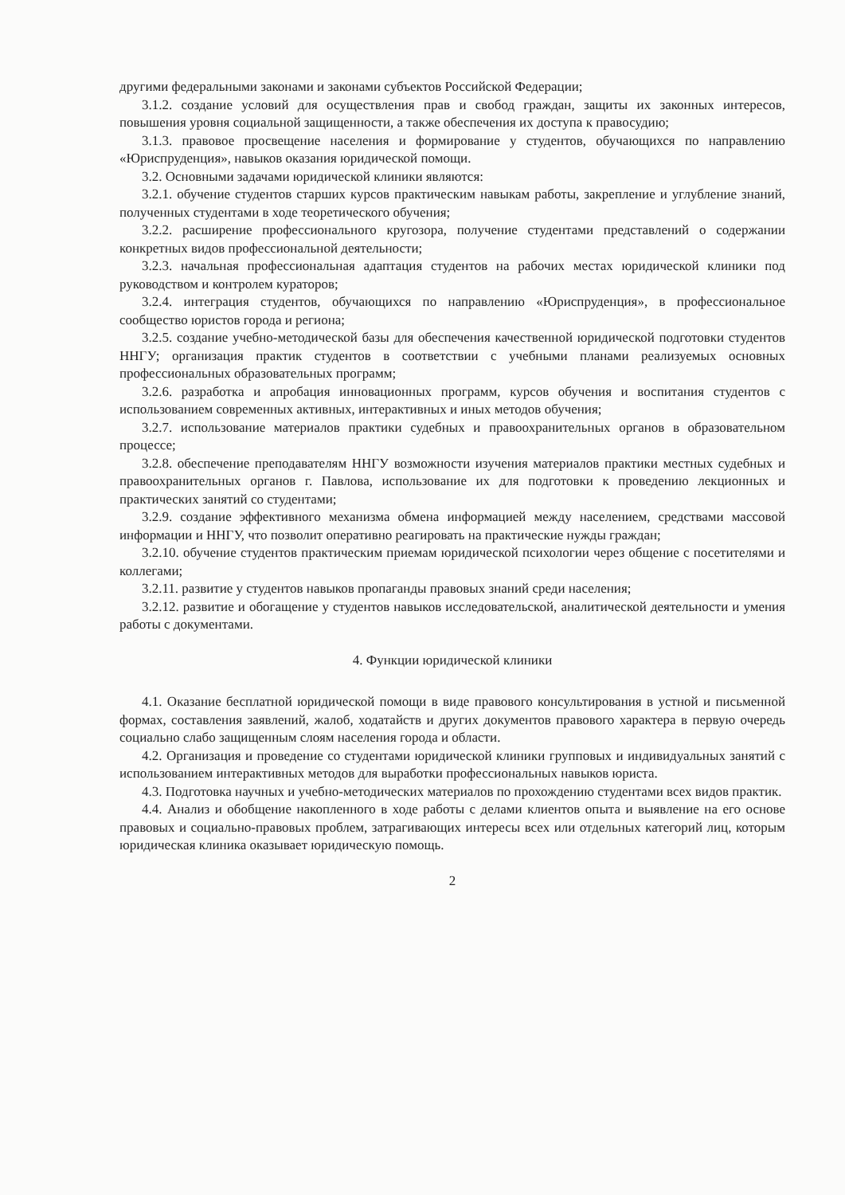другими федеральными законами и законами субъектов Российской Федерации;
3.1.2. создание условий для осуществления прав и свобод граждан, защиты их законных интересов, повышения уровня социальной защищенности, а также обеспечения их доступа к правосудию;
3.1.3. правовое просвещение населения и формирование у студентов, обучающихся по направлению «Юриспруденция», навыков оказания юридической помощи.
3.2. Основными задачами юридической клиники являются:
3.2.1. обучение студентов старших курсов практическим навыкам работы, закрепление и углубление знаний, полученных студентами в ходе теоретического обучения;
3.2.2. расширение профессионального кругозора, получение студентами представлений о содержании конкретных видов профессиональной деятельности;
3.2.3. начальная профессиональная адаптация студентов на рабочих местах юридической клиники под руководством и контролем кураторов;
3.2.4. интеграция студентов, обучающихся по направлению «Юриспруденция», в профессиональное сообщество юристов города и региона;
3.2.5. создание учебно-методической базы для обеспечения качественной юридической подготовки студентов ННГУ; организация практик студентов в соответствии с учебными планами реализуемых основных профессиональных образовательных программ;
3.2.6. разработка и апробация инновационных программ, курсов обучения и воспитания студентов с использованием современных активных, интерактивных и иных методов обучения;
3.2.7. использование материалов практики судебных и правоохранительных органов в образовательном процессе;
3.2.8. обеспечение преподавателям ННГУ возможности изучения материалов практики местных судебных и правоохранительных органов г. Павлова, использование их для подготовки к проведению лекционных и практических занятий со студентами;
3.2.9. создание эффективного механизма обмена информацией между населением, средствами массовой информации и ННГУ, что позволит оперативно реагировать на практические нужды граждан;
3.2.10. обучение студентов практическим приемам юридической психологии через общение с посетителями и коллегами;
3.2.11. развитие у студентов навыков пропаганды правовых знаний среди населения;
3.2.12. развитие и обогащение у студентов навыков исследовательской, аналитической деятельности и умения работы с документами.
4. Функции юридической клиники
4.1. Оказание бесплатной юридической помощи в виде правового консультирования в устной и письменной формах, составления заявлений, жалоб, ходатайств и других документов правового характера в первую очередь социально слабо защищенным слоям населения города и области.
4.2. Организация и проведение со студентами юридической клиники групповых и индивидуальных занятий с использованием интерактивных методов для выработки профессиональных навыков юриста.
4.3. Подготовка научных и учебно-методических материалов по прохождению студентами всех видов практик.
4.4. Анализ и обобщение накопленного в ходе работы с делами клиентов опыта и выявление на его основе правовых и социально-правовых проблем, затрагивающих интересы всех или отдельных категорий лиц, которым юридическая клиника оказывает юридическую помощь.
2